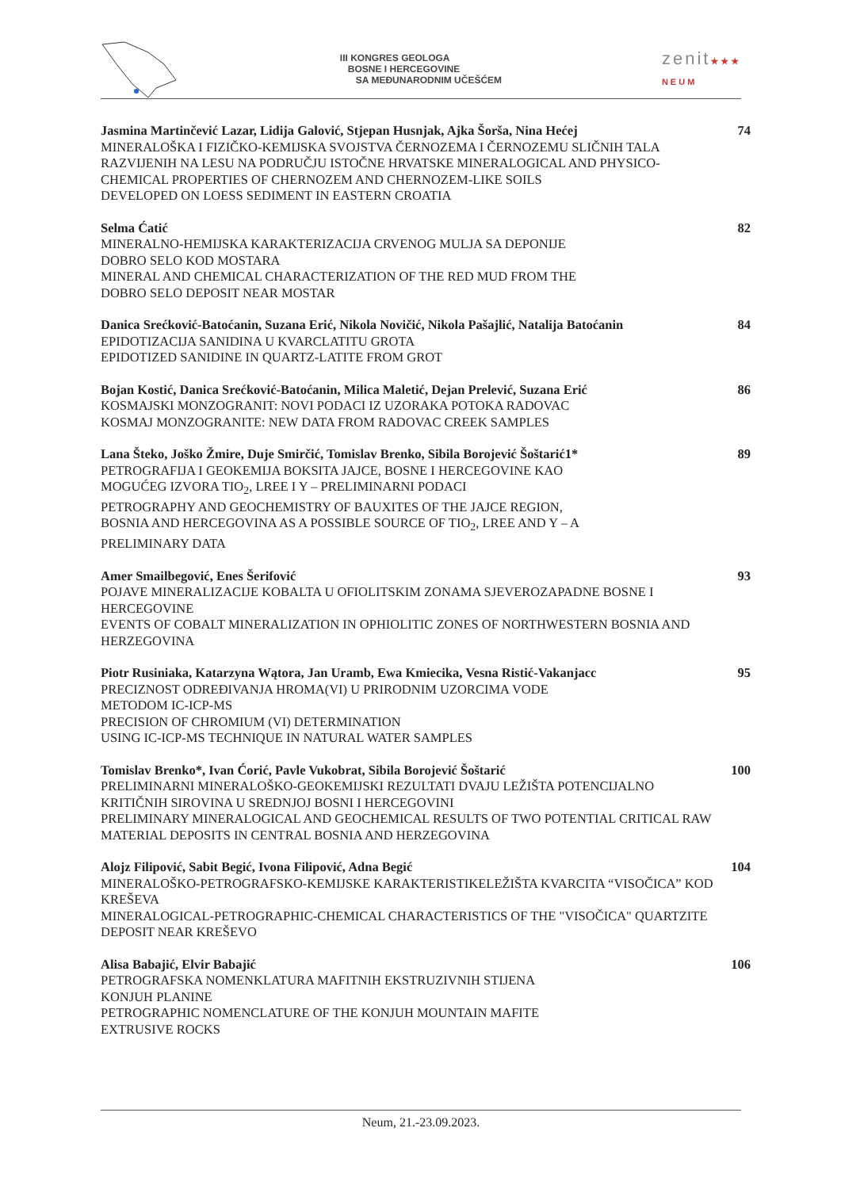III KONGRES GEOLOGA
BOSNE I HERCEGOVINE
SA MEĐUNARODNIM UČEŠĆEM
zenit★★★
NEUM
Jasmina Martinčević Lazar, Lidija Galović, Stjepan Husnjak, Ajka Šorša, Nina Hećej
MINERALOŠKA I FIZIČKO-KEMIJSKA SVOJSTVA ČERNOZEMA I ČERNOZEMU SLIČNIH TALA RAZVIJENIH NA LESU NA PODRUČJU ISTOČNE HRVATSKE MINERALOGICAL AND PHYSICO-CHEMICAL PROPERTIES OF CHERNOZEM AND CHERNOZEM-LIKE SOILS
DEVELOPED ON LOESS SEDIMENT IN EASTERN CROATIA
74
Selma Ćatić
MINERALNO-HEMIJSKA KARAKTERIZACIJA CRVENOG MULJA SA DEPONIJE
DOBRO SELO KOD MOSTARA
MINERAL AND CHEMICAL CHARACTERIZATION OF THE RED MUD FROM THE
DOBRO SELO DEPOSIT NEAR MOSTAR
82
Danica Srećković-Batoćanin, Suzana Erić, Nikola Novičić, Nikola Pašajlić, Natalija Batoćanin
EPIDOTIZACIJA SANIDINA U KVARCLATITU GROTA
EPIDOTIZED SANIDINE IN QUARTZ-LATITE FROM GROT
84
Bojan Kostić, Danica Srećković-Batoćanin, Milica Maletić, Dejan Prelević, Suzana Erić
KOSMAJSKI MONZOGRANIT: NOVI PODACI IZ UZORAKA POTOKA RADOVAC
KOSMAJ MONZOGRANITE: NEW DATA FROM RADOVAC CREEK SAMPLES
86
Lana Šteko, Joško Žmire, Duje Smirčić, Tomislav Brenko, Sibila Borojević Šoštarić1*
PETROGRAFIJA I GEOKEMIJA BOKSITA JAJCE, BOSNE I HERCEGOVINE KAO
MOGUĆEG IZVORA TIO<sub>2</sub>, LREE I Y – PRELIMINARNI PODACI
PETROGRAPHY AND GEOCHEMISTRY OF BAUXITES OF THE JAJCE REGION,
BOSNIA AND HERCEGOVINA AS A POSSIBLE SOURCE OF TIO<sub>2</sub>, LREE AND Y – A
PRELIMINARY DATA
89
Amer Smailbegović, Enes Šerifović
POJAVE MINERALIZACIJE KOBALTA U OFIOLITSKIM ZONAMA SJEVEROZAPADNE BOSNE I HERCEGOVINE
EVENTS OF COBALT MINERALIZATION IN OPHIOLITIC ZONES OF NORTHWESTERN BOSNIA AND HERZEGOVINA
93
Piotr Rusiniaka, Katarzyna Wątora, Jan Uramb, Ewa Kmiecika, Vesna Ristić-Vakanjacc
PRECIZNOST ODREĐIVANJA HROMA(VI) U PRIRODNIM UZORCIMA VODE
METODOM IC-ICP-MS
PRECISION OF CHROMIUM (VI) DETERMINATION
USING IC-ICP-MS TECHNIQUE IN NATURAL WATER SAMPLES
95
Tomislav Brenko*, Ivan Ćorić, Pavle Vukobrat, Sibila Borojević Šoštarić
PRELIMINARNI MINERALOŠKO-GEOKEMIJSKI REZULTATI DVAJU LEŽIŠTA POTENCIJALNO KRITIČNIH SIROVINA U SREDNJOJ BOSNI I HERCEGOVINI
PRELIMINARY MINERALOGICAL AND GEOCHEMICAL RESULTS OF TWO POTENTIAL CRITICAL RAW MATERIAL DEPOSITS IN CENTRAL BOSNIA AND HERZEGOVINA
100
Alojz Filipović, Sabit Begić, Ivona Filipović, Adna Begić
MINERALOŠKO-PETROGRAFSKO-KEMIJSKE KARAKTERISTIKELEŽIŠTA KVARCITA “VISOČICA” KOD KREŠEVA
MINERALOGICAL-PETROGRAPHIC-CHEMICAL CHARACTERISTICS OF THE "VISOČICA" QUARTZITE DEPOSIT NEAR KREŠEVO
104
Alisa Babajić, Elvir Babajić
PETROGRAFSKA NOMENKLATURA MAFITNIH EKSTRUZIVNIH STIJENA
KONJUH PLANINE
PETROGRAPHIC NOMENCLATURE OF THE KONJUH MOUNTAIN MAFITE
EXTRUSIVE ROCKS
106
Neum, 21.-23.09.2023.